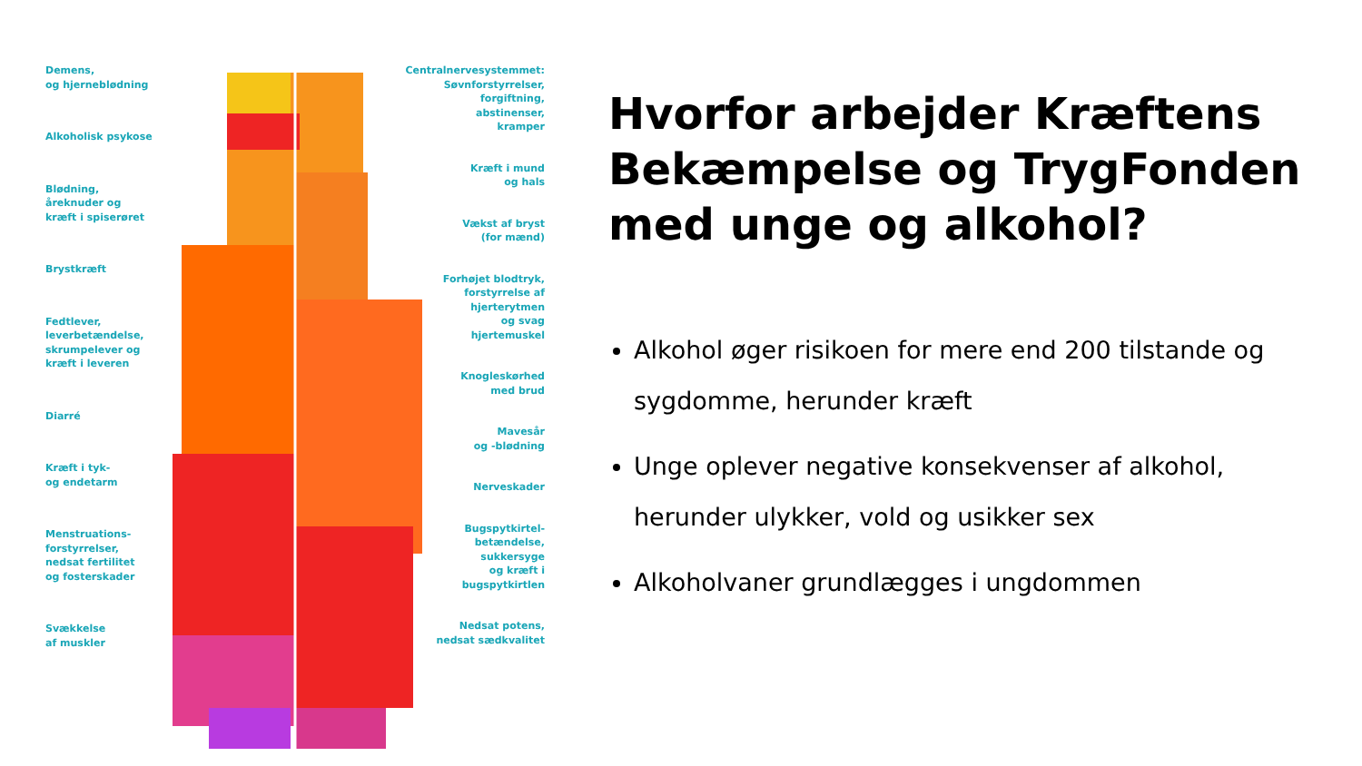Demens,
og hjerneblødning
Alkoholisk psykose
Blødning,
åreknuder og
kræft i spiserøret
Brystkræft
Fedtlever,
leverbetændelse,
skrumpelever og
kræft i leveren
Diarré
Kræft i tyk-
og endetarm
Menstruations-
forstyrrelser,
nedsat fertilitet
og fosterskader
Svækkelse
af muskler
Centralnervesystemmet:
Søvnforstyrrelser,
forgiftning,
abstinenser,
kramper
Kræft i mund
og hals
Vækst af bryst
(for mænd)
Forhøjet blodtryk,
forstyrrelse af
hjerterytmen
og svag
hjertemuskel
Knogleskørhed
med brud
Mavesår
og -blødning
Nerveskader
Bugspytkirtel-
betændelse,
sukkersyge
og kræft i
bugspytkirtlen
Nedsat potens,
nedsat sædkvalitet
Hvorfor arbejder Kræftens Bekæmpelse og TrygFonden med unge og alkohol?
Alkohol øger risikoen for mere end 200 tilstande og sygdomme, herunder kræft
Unge oplever negative konsekvenser af alkohol, herunder ulykker, vold og usikker sex
Alkoholvaner grundlægges i ungdommen